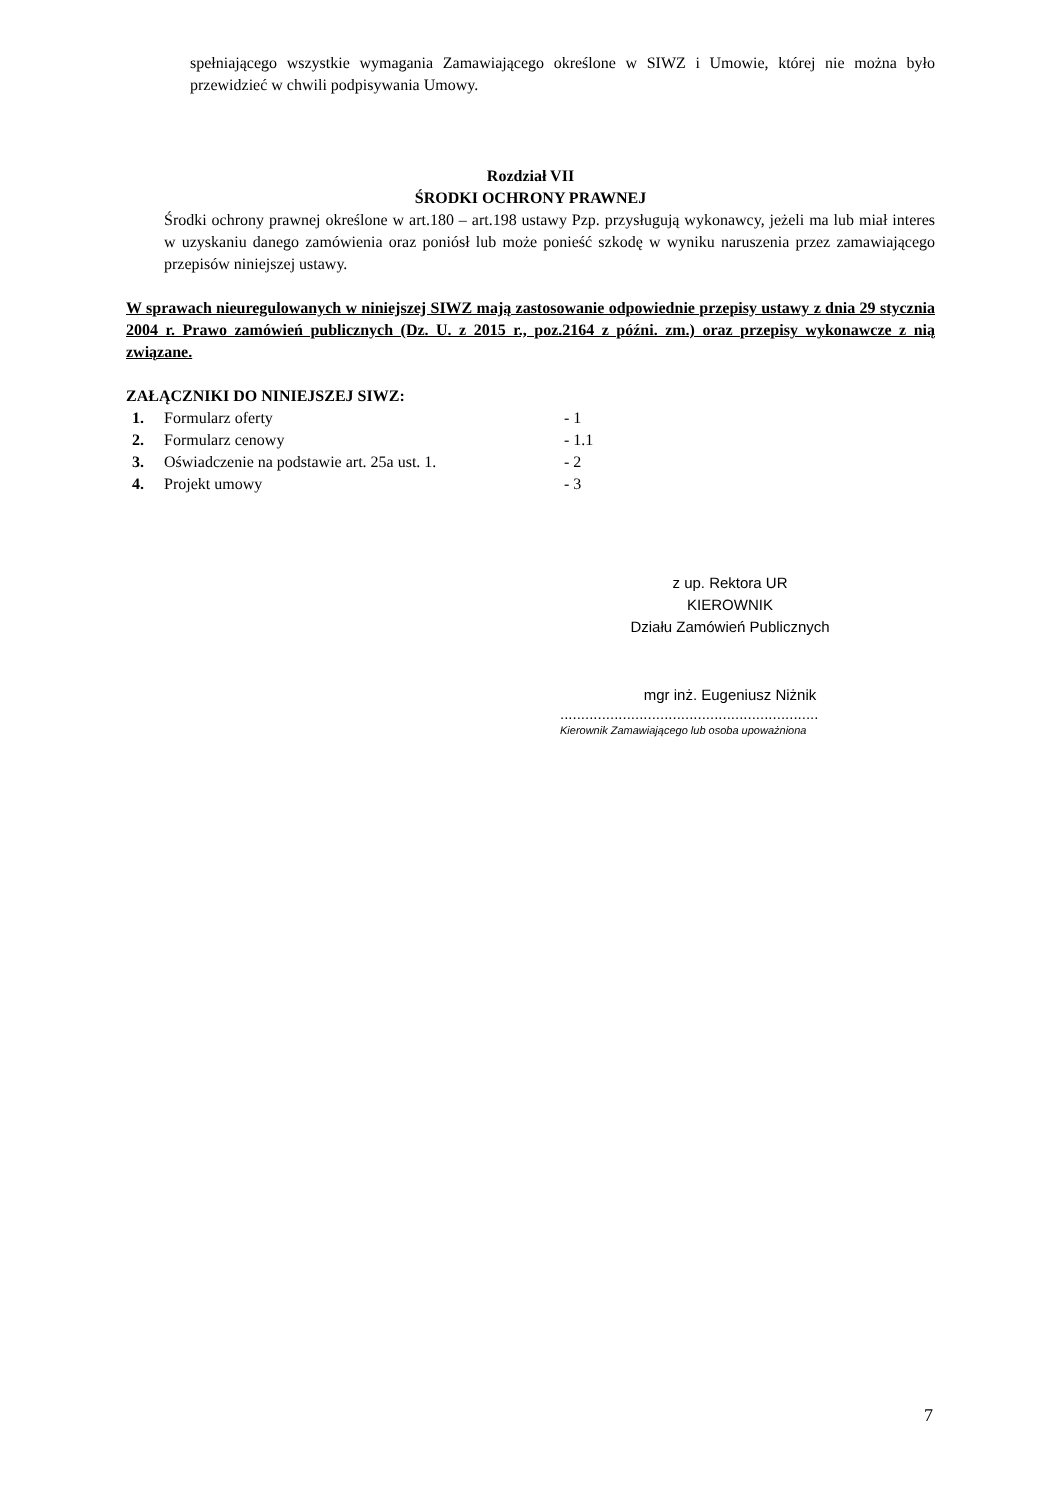spełniającego wszystkie wymagania Zamawiającego określone w SIWZ i Umowie, której nie można było przewidzieć w chwili podpisywania Umowy.
Rozdział VII
ŚRODKI OCHRONY PRAWNEJ
Środki ochrony prawnej określone w art.180 – art.198 ustawy Pzp. przysługują wykonawcy, jeżeli ma lub miał interes w uzyskaniu danego zamówienia oraz poniósł lub może ponieść szkodę w wyniku naruszenia przez zamawiającego przepisów niniejszej ustawy.
W sprawach nieuregulowanych w niniejszej SIWZ mają zastosowanie odpowiednie przepisy ustawy z dnia 29 stycznia 2004 r. Prawo zamówień publicznych (Dz. U. z 2015 r., poz.2164 z późni. zm.) oraz przepisy wykonawcze z nią związane.
ZAŁĄCZNIKI DO NINIEJSZEJ SIWZ:
| 1. | Formularz oferty | - 1 |
| 2. | Formularz cenowy | - 1.1 |
| 3. | Oświadczenie na podstawie art. 25a ust. 1. | - 2 |
| 4. | Projekt umowy | - 3 |
z up. Rektora UR
KIEROWNIK
Działu Zamówień Publicznych
mgr inż. Eugeniusz Niżnik
..............................................................
Kierownik Zamawiającego lub osoba upoważniona
7